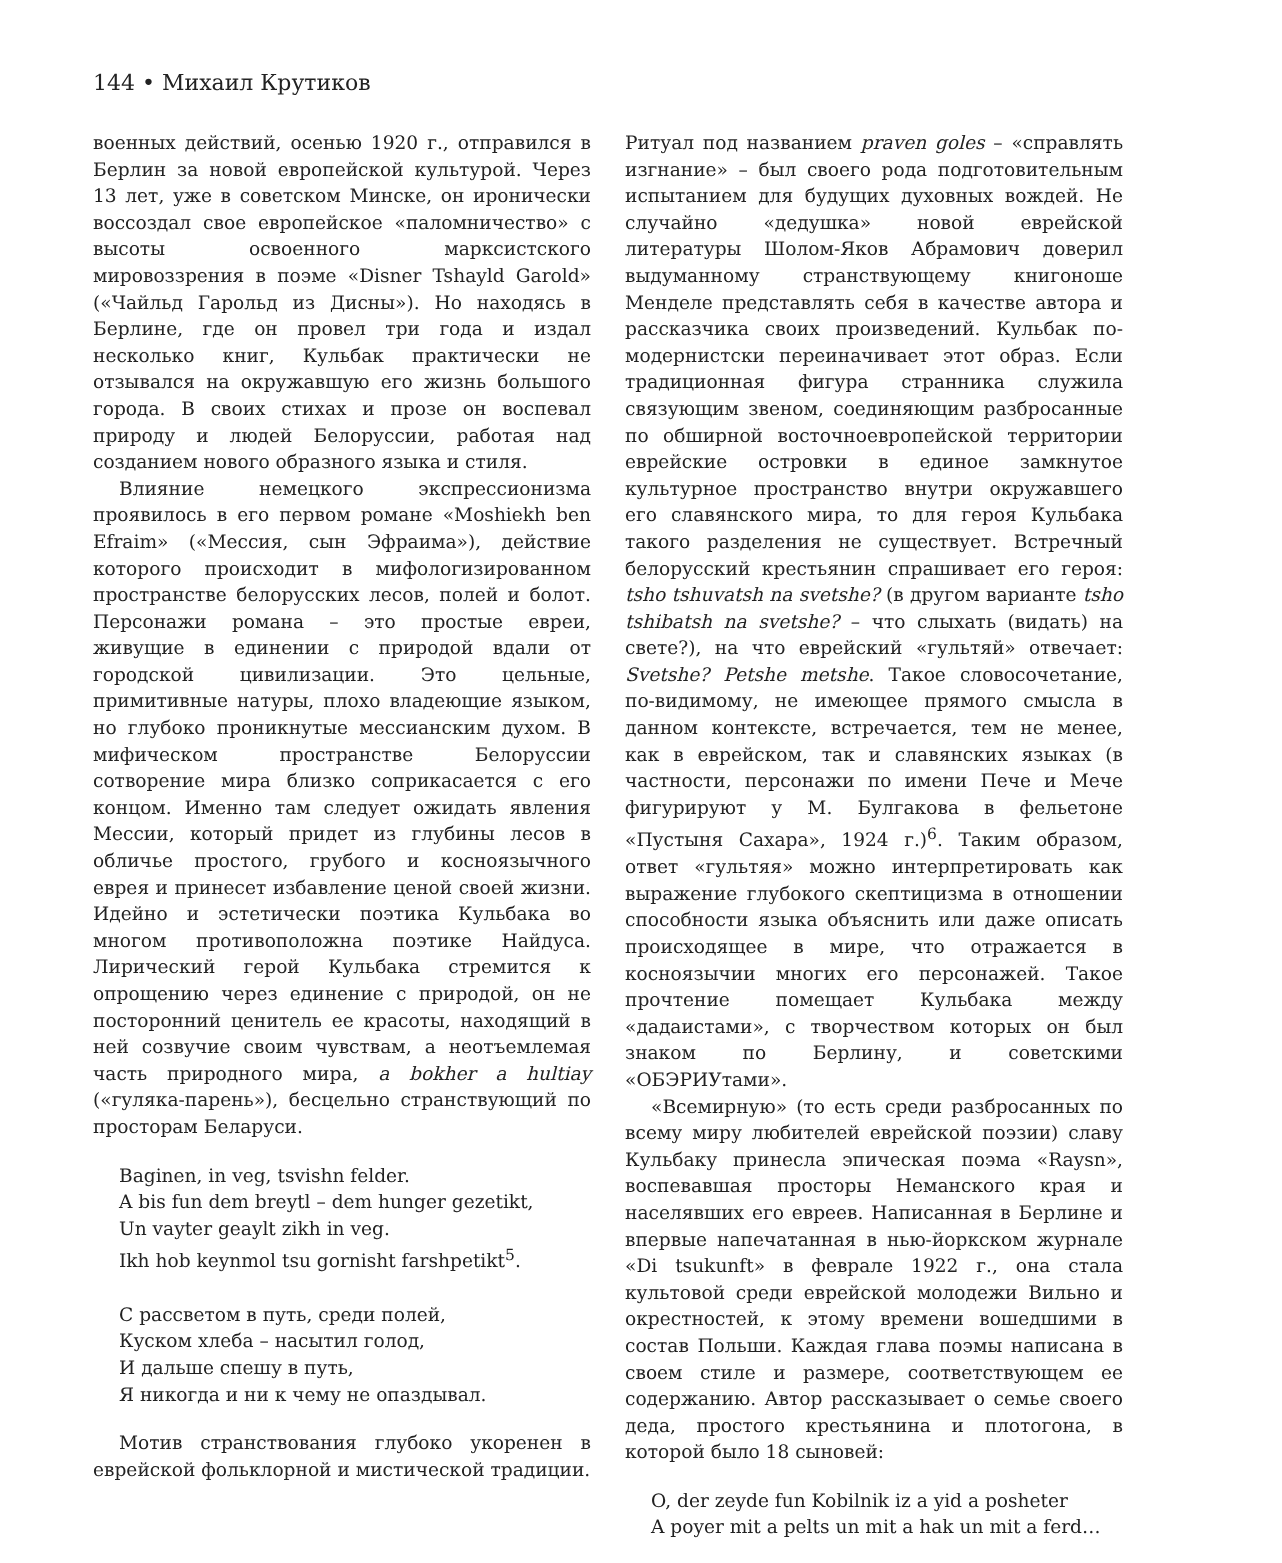144 • Михаил Крутиков
военных действий, осенью 1920 г., отправился в Берлин за новой европейской культурой. Через 13 лет, уже в советском Минске, он иронически воссоздал свое европейское «паломничество» с высоты освоенного марксистского мировоззрения в поэме «Disner Tshayld Garold» («Чайльд Гарольд из Дисны»). Но находясь в Берлине, где он провел три года и издал несколько книг, Кульбак практически не отзывался на окружавшую его жизнь большого города. В своих стихах и прозе он воспевал природу и людей Белоруссии, работая над созданием нового образного языка и стиля.
Влияние немецкого экспрессионизма проявилось в его первом романе «Moshiekh ben Efraim» («Мессия, сын Эфраима»), действие которого происходит в мифологизированном пространстве белорусских лесов, полей и болот. Персонажи романа – это простые евреи, живущие в единении с природой вдали от городской цивилизации. Это цельные, примитивные натуры, плохо владеющие языком, но глубоко проникнутые мессианским духом. В мифическом пространстве Белоруссии сотворение мира близко соприкасается с его концом. Именно там следует ожидать явления Мессии, который придет из глубины лесов в обличье простого, грубого и косноязычного еврея и принесет избавление ценой своей жизни. Идейно и эстетически поэтика Кульбака во многом противоположна поэтике Найдуса. Лирический герой Кульбака стремится к опрощению через единение с природой, он не посторонний ценитель ее красоты, находящий в ней созвучие своим чувствам, а неотъемлемая часть природного мира, a bokher a hultiay («гуляка-парень»), бесцельно странствующий по просторам Беларуси.
Baginen, in veg, tsvishn felder.
A bis fun dem breytl – dem hunger gezetikt,
Un vayter geaylt zikh in veg.
Ikh hob keynmol tsu gornisht farshpetikt<sup>5</sup>.
С рассветом в путь, среди полей,
Куском хлеба – насытил голод,
И дальше спешу в путь,
Я никогда и ни к чему не опаздывал.
Мотив странствования глубоко укоренен в еврейской фольклорной и мистической традиции.
Ритуал под названием praven goles – «справлять изгнание» – был своего рода подготовительным испытанием для будущих духовных вождей. Не случайно «дедушка» новой еврейской литературы Шолом-Яков Абрамович доверил выдуманному странствующему книгоноше Менделе представлять себя в качестве автора и рассказчика своих произведений. Кульбак по-модернистски переиначивает этот образ. Если традиционная фигура странника служила связующим звеном, соединяющим разбросанные по обширной восточноевропейской территории еврейские островки в единое замкнутое культурное пространство внутри окружавшего его славянского мира, то для героя Кульбака такого разделения не существует. Встречный белорусский крестьянин спрашивает его героя: tsho tshuvatsh na svetshe? (в другом варианте tsho tshibatsh na svetshe? – что слыхать (видать) на свете?), на что еврейский «гультяй» отвечает: Svetshe? Petshe metshe. Такое словосочетание, по-видимому, не имеющее прямого смысла в данном контексте, встречается, тем не менее, как в еврейском, так и славянских языках (в частности, персонажи по имени Пече и Мече фигурируют у М. Булгакова в фельетоне «Пустыня Сахара», 1924 г.)<sup>6</sup>. Таким образом, ответ «гультяя» можно интерпретировать как выражение глубокого скептицизма в отношении способности языка объяснить или даже описать происходящее в мире, что отражается в косноязычии многих его персонажей. Такое прочтение помещает Кульбака между «дадаистами», с творчеством которых он был знаком по Берлину, и советскими «ОБЭРИУтами».
«Всемирную» (то есть среди разбросанных по всему миру любителей еврейской поэзии) славу Кульбаку принесла эпическая поэма «Raysn», воспевавшая просторы Неманского края и населявших его евреев. Написанная в Берлине и впервые напечатанная в нью-йоркском журнале «Di tsukunft» в феврале 1922 г., она стала культовой среди еврейской молодежи Вильно и окрестностей, к этому времени вошедшими в состав Польши. Каждая глава поэмы написана в своем стиле и размере, соответствующем ее содержанию. Автор рассказывает о семье своего деда, простого крестьянина и плотогона, в которой было 18 сыновей:
O, der zeyde fun Kobilnik iz a yid a posheter
A poyer mit a pelts un mit a hak un mit a ferd…